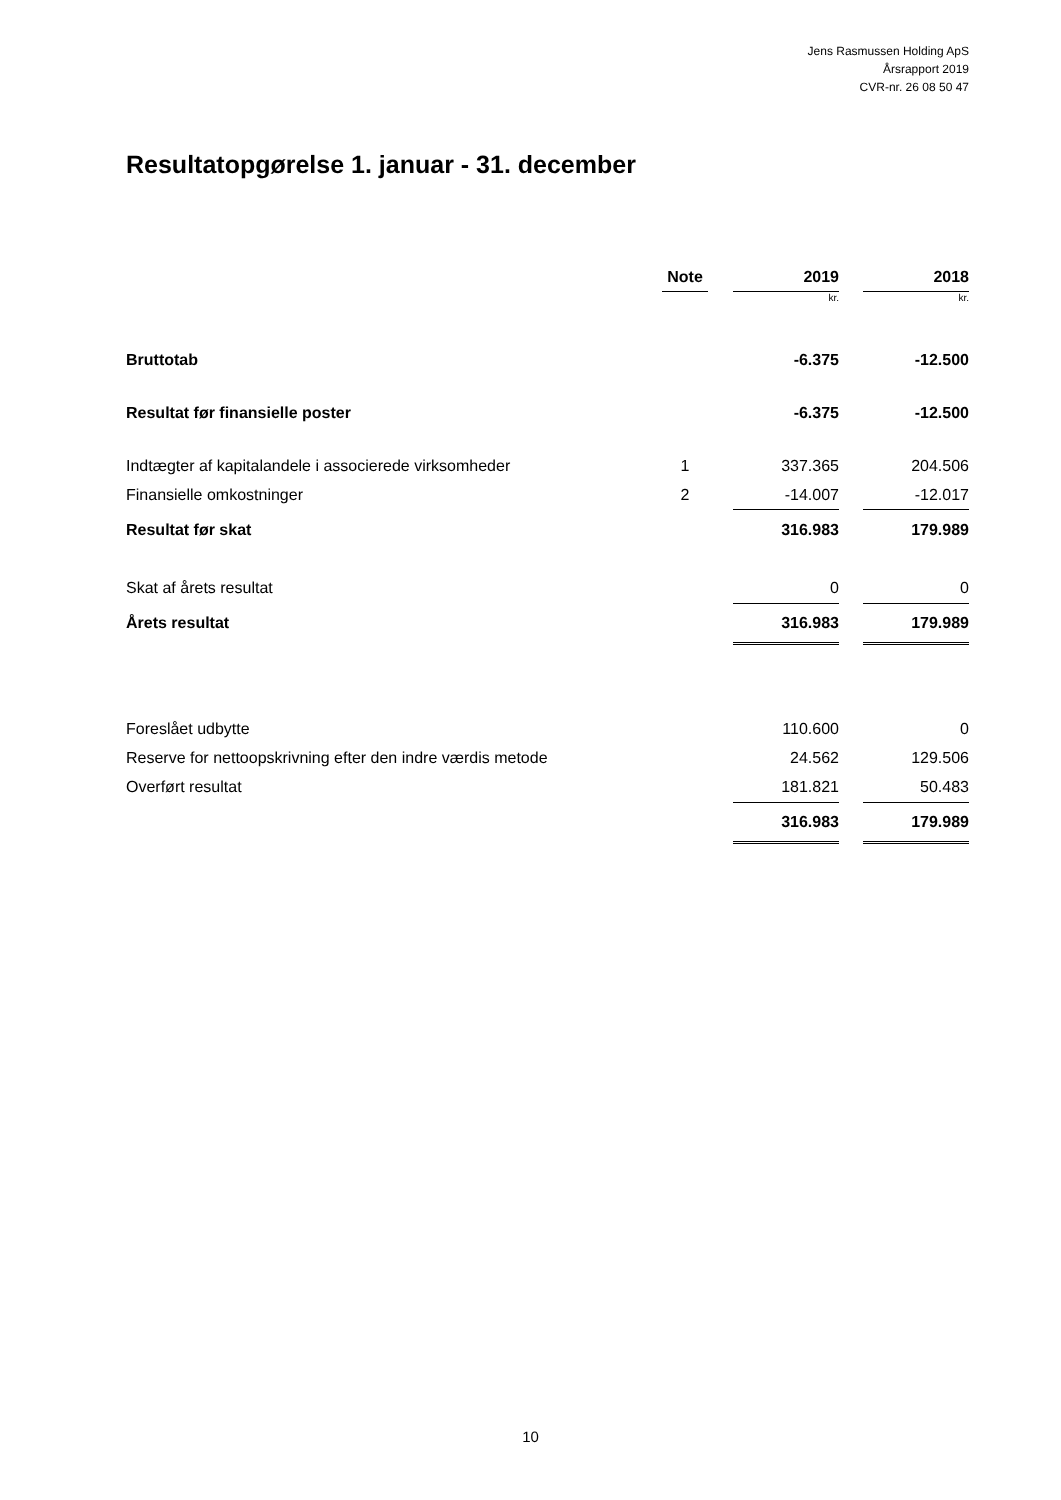Jens Rasmussen Holding ApS
Årsrapport 2019
CVR-nr. 26 08 50 47
Resultatopgørelse 1. januar - 31. december
| | Note | | 2019 | | 2018 |
| --- | --- | --- | --- | --- | --- |
| | | | kr. | | kr. |
| Bruttotab | | | -6.375 | | -12.500 |
| Resultat før finansielle poster | | | -6.375 | | -12.500 |
| Indtægter af kapitalandele i associerede virksomheder | 1 | | 337.365 | | 204.506 |
| Finansielle omkostninger | 2 | | -14.007 | | -12.017 |
| Resultat før skat | | | 316.983 | | 179.989 |
| Skat af årets resultat | | | 0 | | 0 |
| Årets resultat | | | 316.983 | | 179.989 |
| Foreslået udbytte | | | 110.600 | | 0 |
| Reserve for nettoopskrivning efter den indre værdis metode | | | 24.562 | | 129.506 |
| Overført resultat | | | 181.821 | | 50.483 |
| | | | 316.983 | | 179.989 |
10